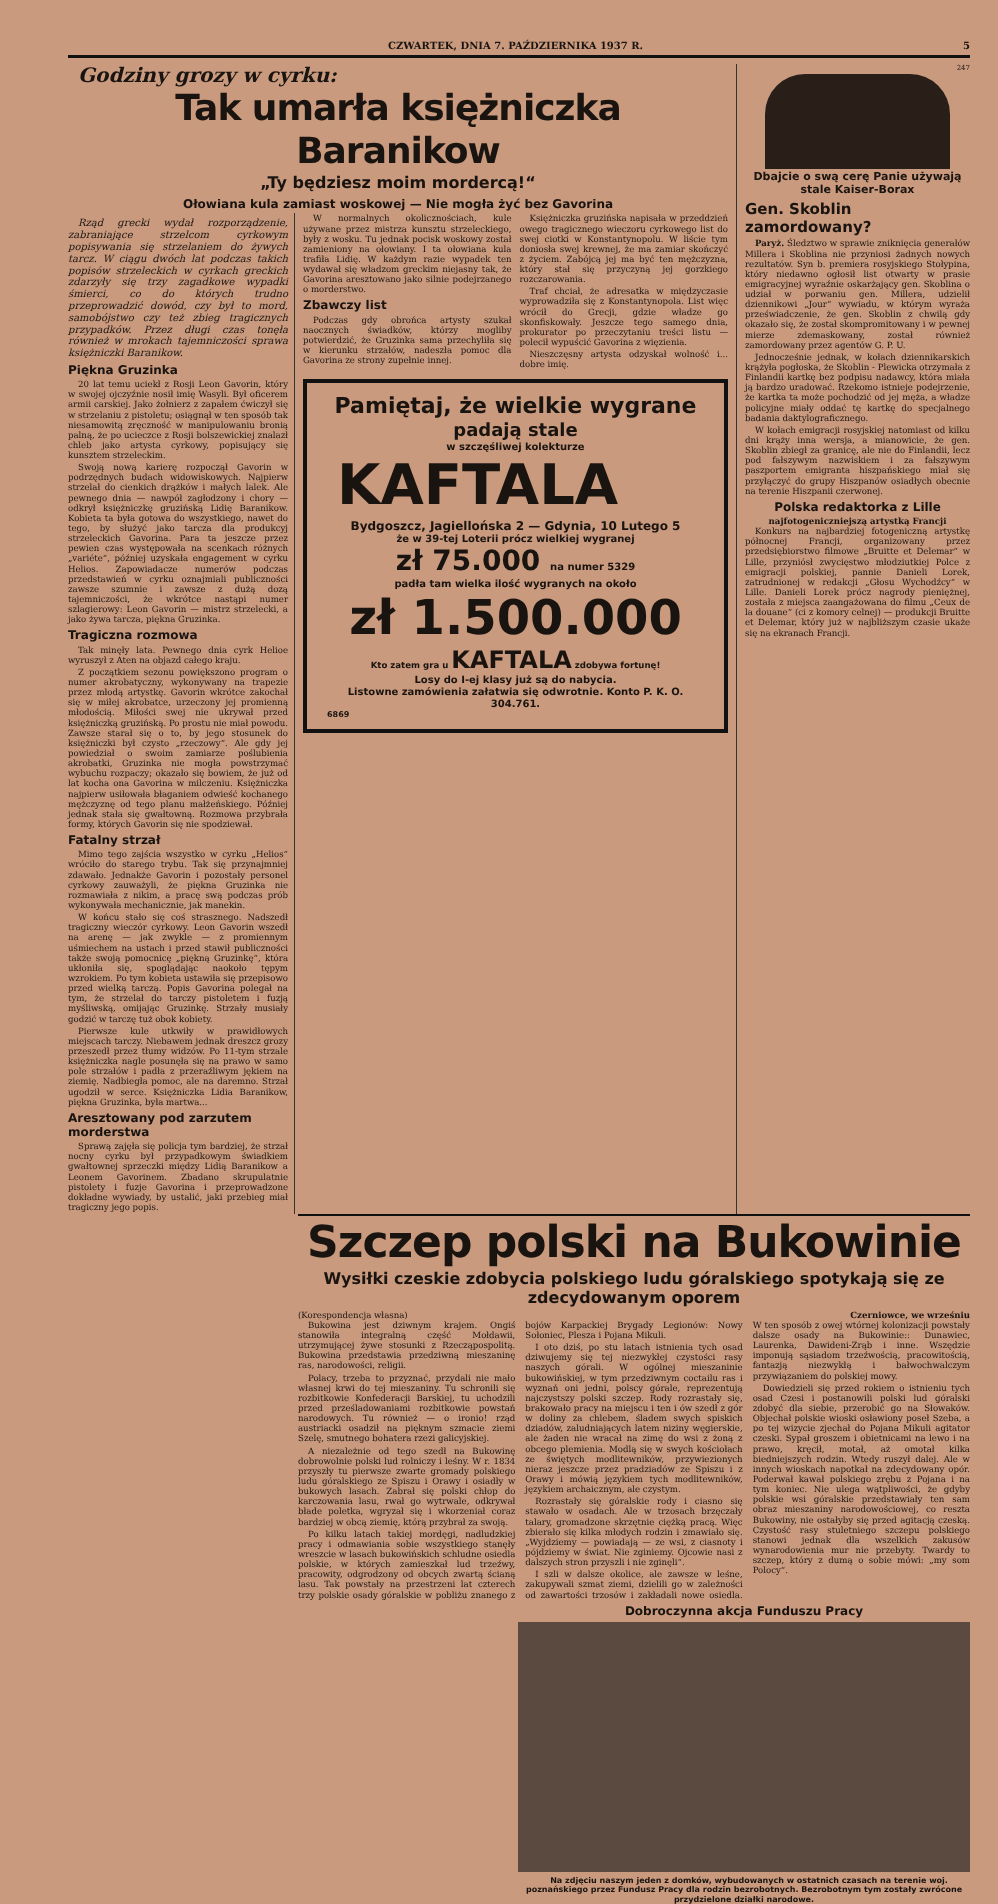CZWARTEK, DNIA 7. PAŹDZIERNIKA 1937 R. 5
Godziny grozy w cyrku:
Tak umarła księżniczka Baranikow
„Ty będziesz moim mordercą!“
Ołowiana kula zamiast woskowej — Nie mogła żyć bez Gavorina
Rząd grecki wydał rozporządzenie, zabraniające strzelcom cyrkowym popisywania się strzelaniem do żywych tarcz. W ciągu dwóch lat podczas takich popisów strzeleckich w cyrkach greckich zdarzyły się trzy zagadkowe wypadki śmierci, co do których trudno przeprowadzić dowód, czy był to mord, samobójstwo czy też zbieg tragicznych przypadków. Przez długi czas tonęła również w mrokach tajemniczości sprawa księżniczki Baranikow.
Piękna Gruzinka
20 lat temu uciekł z Rosji Leon Gavorin, który w swojej ojczyźnie nosił imię Wasyli. Był oficerem armii carskiej. Jako żołnierz z zapałem ćwiczył się w strzelaniu z pistoletu; osiągnął w ten sposób tak niesamowitą zręczność w manipulowaniu bronią palną, że po ucieczce z Rosji bolszewickiej znalazł chleb jako artysta cyrkowy, popisujący się kunsztem strzeleckim.
Swoją nową karierę rozpoczął Gavorin w podrzędnych budach widowiskowych. Najpierw strzelał do cienkich drążków i małych lalek. Ale pewnego dnia — nawpół zagłodzony i chory — odkrył księżniczkę gruzińską Lidię Baranikow. Kobieta ta była gotowa do wszystkiego, nawet do tego, by służyć jako tarcza dla produkcyj strzeleckich Gavorina. Para ta jeszcze przez pewien czas występowała na scenkach różnych „variéte“, później uzyskała engagement w cyrku Helios. Zapowiadacze numerów podczas przedstawień w cyrku oznajmiali publiczności zawsze szumnie i zawsze z dużą dozą tajemniczości, że wkrótce nastąpi numer szlagierowy: Leon Gavorin — mistrz strzelecki, a jako żywa tarcza, piękna Gruzinka.
Tragiczna rozmowa
Tak minęły lata. Pewnego dnia cyrk Helioe wyruszył z Aten na objazd całego kraju.
Z początkiem sezonu powiększono program o numer akrobatyczny, wykonywany na trapezie przez młodą artystkę. Gavorin wkrótce zakochał się w miłej akrobatce, urzeczony jej promienną młodością. Miłości swej nie ukrywał przed księżniczką gruzińską. Po prostu nie miał powodu. Zawsze starał się o to, by jego stosunek do księżniczki był czysto „rzeczowy“. Ale gdy jej powiedział o swoim zamiarze poślubienia akrobatki, Gruzinka nie mogła powstrzymać wybuchu rozpaczy; okazało się bowiem, że już od lat kocha ona Gavorina w milczeniu. Księżniczka najpierw usiłowała błaganiem odwieść kochanego mężczyznę od tego planu małżeńskiego. Później jednak stała się gwałtowną. Rozmowa przybrała formy, których Gavorin się nie spodziewał.
Fatalny strzał
Mimo tego zajścia wszystko w cyrku „Helios“ wróciło do starego trybu. Tak się przynajmniej zdawało. Jednakże Gavorin i pozostały personel cyrkowy zauważyli, że piękna Gruzinka nie rozmawiała z nikim, a pracę swą podczas prób wykonywała mechanicznie, jak manekin.
W końcu stało się coś strasznego. Nadszedł tragiczny wieczór cyrkowy. Leon Gavorin wszedł na arenę — jak zwykle — z promiennym uśmiechem na ustach i przed stawił publiczności także swoją pomocnicę „piękną Gruzinkę“, która ukłoniła się, spoglądając naokoło tępym wzrokiem. Po tym kobieta ustawiła się przepisowo przed wielką tarczą. Popis Gavorina polegał na tym, że strzelał do tarczy pistoletem i fuzją myśliwską, omijając Gruzinkę. Strzały musiały godzić w tarczę tuż obok kobiety.
Pierwsze kule utkwiły w prawidłowych miejscach tarczy. Niebawem jednak dreszcz grozy przeszedł przez tłumy widzów. Po 11-tym strzale księżniczka nagle posunęła się na prawo w samo pole strzałów i padła z przeraźliwym jękiem na ziemię. Nadbiegła pomoc, ale na daremno. Strzał ugodził w serce. Księżniczka Lidia Baranikow, piękna Gruzinka, była martwa...
Aresztowany pod zarzutem morderstwa
Sprawą zajęła się policja tym bardziej, że strzał nocny cyrku był przypadkowym świadkiem gwałtownej sprzeczki między Lidią Baranikow a Leonem Gavorinem. Zbadano skrupulatnie pistolety i fuzje Gavorina i przeprowadzone dokładne wywiady, by ustalić, jaki przebieg miał tragiczny jego popis.
W normalnych okolicznościach, kule używane przez mistrza kunsztu strzeleckiego, były z wosku. Tu jednak pocisk woskowy został zamieniony na ołowiany. I ta ołowiana kula trafiła Lidię. W każdym razie wypadek ten wydawał się władzom greckim niejasny tak, że Gavorina aresztowano jako silnie podejrzanego o morderstwo.
Zbawczy list
Podczas gdy obrońca artysty szukał naocznych świadków, którzy mogliby potwierdzić, że Gruzinka sama przechyliła się w kierunku strzałów, nadeszła pomoc dla Gavorina ze strony zupełnie innej.
Księżniczka gruzińska napisała w przeddzień owego tragicznego wieczoru cyrkowego list do swej ciotki w Konstantynopolu. W liście tym doniosła swej krewnej, że ma zamiar skończyć z życiem. Zabójcą jej ma być ten mężczyzna, który stał się przyczyną jej gorzkiego rozczarowania.
Traf chciał, że adresatka w międzyczasie wyprowadziła się z Konstantynopola. List więc wrócił do Grecji, gdzie władze go skonfiskowały. Jeszcze tego samego dnia, prokurator po przeczytaniu treści listu — polecił wypuścić Gavorina z więzienia.
Nieszczęsny artysta odzyskał wolność i... dobre imię.
Pamiętaj, że wielkie wygrane
padają stale
w szczęśliwej kolekturze
KAFTALA
Bydgoszcz, Jagiellońska 2 — Gdynia, 10 Lutego 5
że w 39-tej Loterii prócz wielkiej wygranej
zł 75.000 na numer 5329
padła tam wielka ilość wygranych na około
zł 1.500.000
Kto zatem gra u KAFTALA zdobywa fortunę!
Losy do I-ej klasy już są do nabycia.
Listowne zamówienia załatwia się odwrotnie. Konto P. K. O. 304.761.
6869
247
Dbajcie o swą cerę Panie używają stale Kaiser-Borax
Gen. Skoblin zamordowany?
Paryż. Śledztwo w sprawie zniknięcia generałów Millera i Skoblina nie przyniosi żadnych nowych rezultatów. Syn b. premiera rosyjskiego Stołypina, który niedawno ogłosił list otwarty w prasie emigracyjnej wyraźnie oskarżający gen. Skoblina o udział w porwaniu gen. Millera, udzielił dziennikowi „Jour“ wywiadu, w którym wyraża przeświadczenie, że gen. Skoblin z chwilą gdy okazało się, że został skompromitowany i w pewnej mierze zdemaskowany, został również zamordowany przez agentów G. P. U.
Jednocześnie jednak, w kołach dziennikarskich krążyła pogłoska, że Skoblin - Plewicka otrzymała z Finlandii kartkę bez podpisu nadawcy, która miała ją bardzo uradować. Rzekomo istnieje podejrzenie, że kartka ta może pochodzić od jej męża, a władze policyjne miały oddać tę kartkę do specjalnego badania daktylograficznego.
W kołach emigracji rosyjskiej natomiast od kilku dni krąży inna wersja, a mianowicie, że gen. Skoblin zbiegł za granicę, ale nie do Finlandii, lecz pod fałszywym nazwiskiem i za fałszywym paszportem emigranta hiszpańskiego miał się przyłączyć do grupy Hiszpanów osiadłych obecnie na terenie Hiszpanii czerwonej.
Polska redaktorka z Lille
najfotogeniczniejszą artystką Francji
Konkurs na najbardziej fotogeniczną artystkę północnej Francji, organizowany przez przedsiębiorstwo filmowe „Bruitte et Delemar“ w Lille, przyniósł zwycięstwo młodziutkiej Polce z emigracji polskiej, pannie Danieli Lorek, zatrudnionej w redakcji „Głosu Wychodźcy“ w Lille. Danieli Lorek prócz nagrody pieniężnej, została z miejsca zaangażowana do filmu „Ceux de la douane“ (ci z komory celnej) — produkcji Bruitte et Delemar, który już w najbliższym czasie ukaże się na ekranach Francji.
Szczep polski na Bukowinie
Wysiłki czeskie zdobycia polskiego ludu góralskiego spotykają się ze zdecydowanym oporem
(Korespondencja własna) Czerniowce, we wrześniu
Bukowina jest dziwnym krajem. Ongiś stanowiła integralną część Mołdawii, utrzymującej żywe stosunki z Rzecząpospolitą. Bukowina przedstawia przedziwną mieszaninę ras, narodowości, religii.
Polacy, trzeba to przyznać, przydali nie mało własnej krwi do tej mieszaniny. Tu schronili się rozbitkowie Konfederacji Barskiej, tu uchodzili przed prześladowaniami rozbitkowie powstań narodowych. Tu również — o ironio! rząd austriacki osadził na pięknym szmacie ziemi Szelę, smutnego bohatera rzezi galicyjskiej.
A niezależnie od tego szedł na Bukowinę dobrowolnie polski lud rolniczy i leśny. W r. 1834 przyszły tu pierwsze zwarte gromady polskiego ludu góralskiego ze Spiszu i Orawy i osiadły w bukowych lasach. Zabrał się polski chłop do karczowania lasu, rwał go wytrwale, odkrywał błade poletka, wgryzał się i wkorzeniał coraz bardziej w obcą ziemię, którą przybrał za swoją.
Po kilku latach takiej mordęgi, nadludzkiej pracy i odmawiania sobie wszystkiego stanęły wreszcie w lasach bukowińskich schludne osiedla polskie, w których zamieszkał lud trzeźwy, pracowity, odgrodzony od obcych zwartą ścianą lasu. Tak powstały na przestrzeni lat czterech trzy polskie osady góralskie w pobliżu znanego z bojów Karpackiej Brygady Legionów: Nowy Sołoniec, Plesza i Pojana Mikuli.
I oto dziś, po stu latach istnienia tych osad dziwujemy się tej niezwykłej czystości rasy naszych górali. W ogólnej mieszaninie bukowińskiej, w tym przedziwnym coctailu ras i wyznań oni jedni, polscy górale, reprezentują najczystszy polski szczep. Rody rozrastały się, brakowało pracy na miejscu i ten i ów szedł z gór w doliny za chlebem, śladem swych spiskich dziadów, zaludniających latem niziny węgierskie, ale żaden nie wracał na zimę do wsi z żoną z obcego plemienia. Modlą się w swych kościołach ze świętych modlitewników, przywiezionych nieraz jeszcze przez pradziadów ze Spiszu i z Orawy i mówią językiem tych modlitewników, językiem archaicznym, ale czystym.
Rozrastały się góralskie rody i ciasno się stawało w osadach. Ale w trzosach brzęczały talary, gromadzone skrzętnie ciężką pracą. Więc zbierało się kilka młodych rodzin i zmawiało się. „Wyjdziemy — powiadają — ze wsi, z ciasnoty i pójdziemy w świat. Nie zginiemy. Ojcowie nasi z dalszych stron przyszli i nie zginęli“.
I szli w dalsze okolice, ale zawsze w leśne, zakupywali szmat ziemi, dzielili go w zależności od zawartości trzosów i zakładali nowe osiedla. W ten sposób z owej wtórnej kolonizacji powstały dalsze osady na Bukowinie:: Dunawiec, Laurenka, Dawideni-Zrąb i inne. Wszędzie imponują sąsiadom trzeźwością, pracowitością, fantazją niezwykłą i bałwochwalczym przywiązaniem do polskiej mowy.
Dowiedzieli się przed rokiem o istnieniu tych osad Czesi i postanowili polski lud góralski zdobyć dla siebie, przerobić go na Słowaków. Objechał polskie wioski osławiony poseł Szeba, a po tej wizycie zjechał do Pojana Mikuli agitator czeski. Sypał groszem i obietnicami na lewo i na prawo, kręcił, motał, aż omotał kilka biedniejszych rodzin. Wtedy ruszył dalej. Ale w innych wioskach napotkał na zdecydowany opór. Poderwał kawał polskiego zrębu z Pojana i na tym koniec. Nie ulega wątpliwości, że gdyby polskie wsi góralskie przedstawiały ten sam obraz mieszaniny narodowościowej, co reszta Bukowiny, nie ostałyby się przed agitacją czeską. Czystość rasy stuletniego szczepu polskiego stanowi jednak dla wszelkich zakusów wynarodowienia mur nie przebyty. Twardy to szczep, który z dumą o sobie mówi: „my som Polocy“.
Dobroczynna akcja Funduszu Pracy
Na zdjęciu naszym jeden z domków, wybudowanych w ostatnich czasach na terenie woj. poznańskiego przez Fundusz Pracy dla rodzin bezrobotnych. Bezrobotnym tym zostały zwrócone przydzielone działki narodowe.